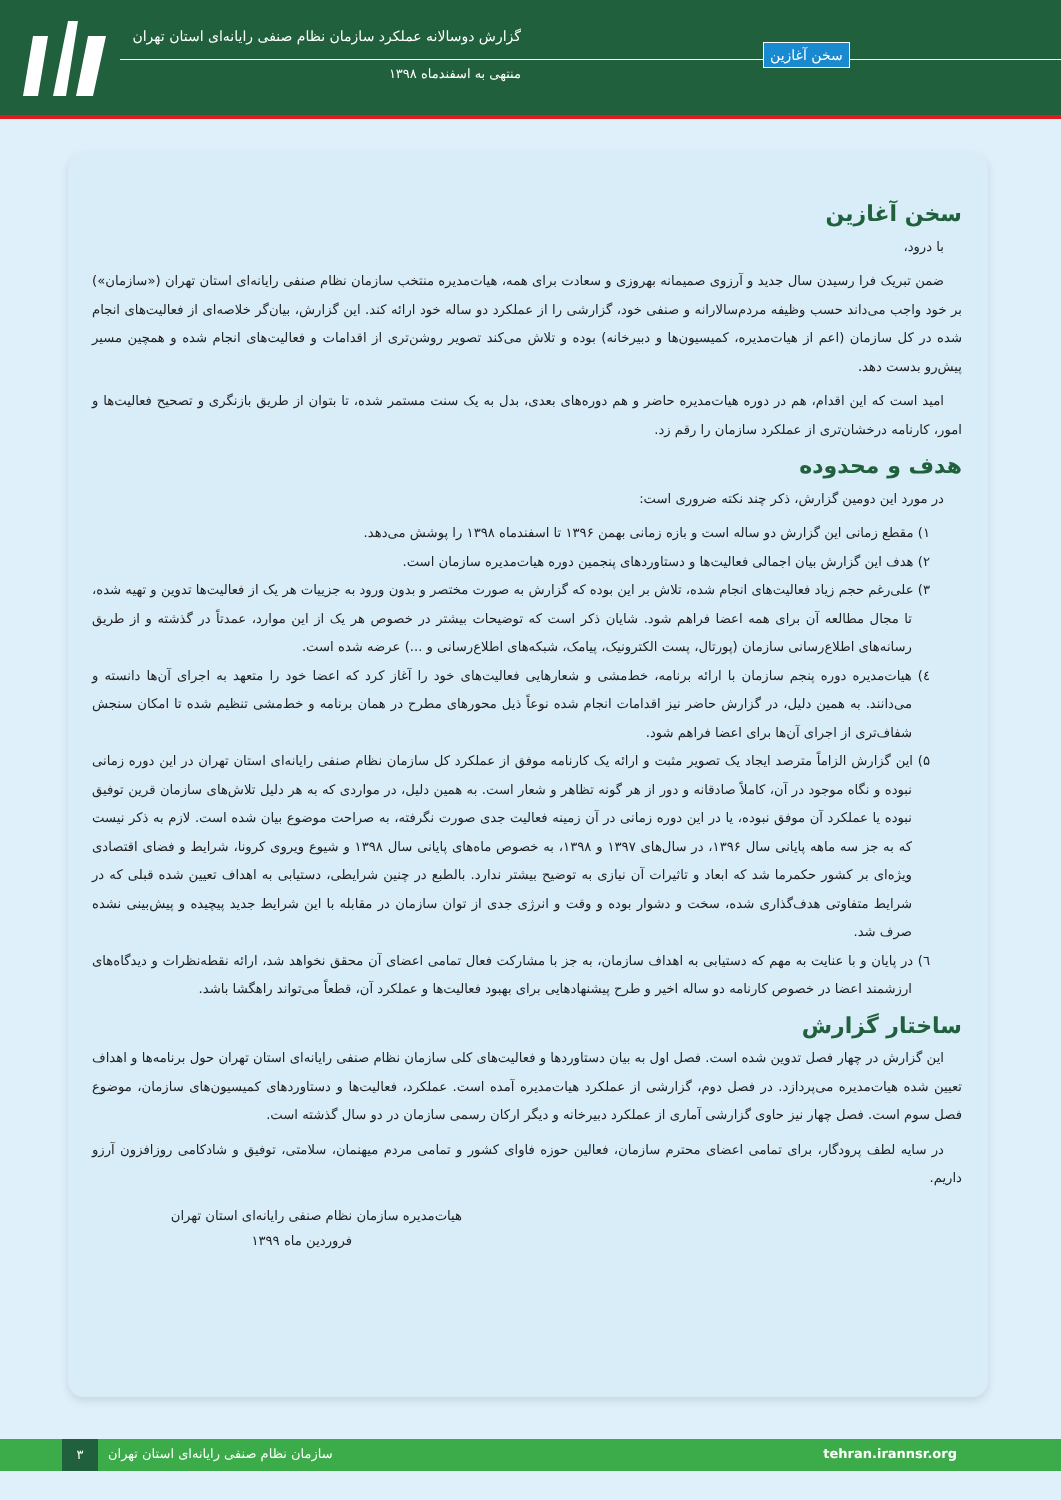گزارش دوسالانه عملکرد سازمان نظام صنفی رایانه‌ای استان تهران
منتهی به اسفندماه ۱۳۹۸
سخن آغازین
سخن آغازین
با درود،
ضمن تبریک فرا رسیدن سال جدید و آرزوی صمیمانه بهروزی و سعادت برای همه، هیات‌مدیره منتخب سازمان نظام صنفی رایانه‌ای استان تهران («سازمان») بر خود واجب می‌داند حسب وظیفه مردم‌سالارانه و صنفی خود، گزارشی را از عملکرد دو ساله خود ارائه کند. این گزارش، بیان‌گر خلاصه‌ای از فعالیت‌های انجام شده در کل سازمان (اعم از هیات‌مدیره، کمیسیون‌ها و دبیرخانه) بوده و تلاش می‌کند تصویر روشن‌تری از اقدامات و فعالیت‌های انجام شده و همچین مسیر پیش‌رو بدست دهد.
امید است که این اقدام، هم در دوره هیات‌مدیره حاضر و هم دوره‌های بعدی، بدل به یک سنت مستمر شده، تا بتوان از طریق بازنگری و تصحیح فعالیت‌ها و امور، کارنامه درخشان‌تری از عملکرد سازمان را رقم زد.
هدف و محدوده
در مورد این دومین گزارش، ذکر چند نکته ضروری است:
۱) مقطع زمانی این گزارش دو ساله است و بازه زمانی بهمن ۱۳۹۶ تا اسفندماه ۱۳۹۸ را پوشش می‌دهد.
۲) هدف این گزارش بیان اجمالی فعالیت‌ها و دستاوردهای پنجمین دوره هیات‌مدیره سازمان است.
۳) علی‌رغم حجم زیاد فعالیت‌های انجام شده، تلاش بر این بوده که گزارش به صورت مختصر و بدون ورود به جزییات هر یک از فعالیت‌ها تدوین و تهیه شده، تا مجال مطالعه آن برای همه اعضا فراهم شود. شایان ذکر است که توضیحات بیشتر در خصوص هر یک از این موارد، عمدتاً در گذشته و از طریق رسانه‌های اطلاع‌رسانی سازمان (پورتال، پست الکترونیک، پیامک، شبکه‌های اطلاع‌رسانی و ...) عرضه شده است.
٤) هیات‌مدیره دوره پنجم سازمان با ارائه برنامه، خط‌مشی و شعارهایی فعالیت‌های خود را آغاز کرد که اعضا خود را متعهد به اجرای آن‌ها دانسته و می‌دانند. به همین دلیل، در گزارش حاضر نیز اقدامات انجام شده نوعاً ذیل محورهای مطرح در همان برنامه و خط‌مشی تنظیم شده تا امکان سنجش شفاف‌تری از اجرای آن‌ها برای اعضا فراهم شود.
۵) این گزارش الزاماً مترصد ایجاد یک تصویر مثبت و ارائه یک کارنامه موفق از عملکرد کل سازمان نظام صنفی رایانه‌ای استان تهران در این دوره زمانی نبوده و نگاه موجود در آن، کاملاً صادقانه و دور از هر گونه تظاهر و شعار است. به همین دلیل، در مواردی که به هر دلیل تلاش‌های سازمان قرین توفیق نبوده یا عملکرد آن موفق نبوده، یا در این دوره زمانی در آن زمینه فعالیت جدی صورت نگرفته، به صراحت موضوع بیان شده است. لازم به ذکر نیست که به جز سه ماهه پایانی سال ۱۳۹۶، در سال‌های ۱۳۹۷ و ۱۳۹۸، به خصوص ماه‌های پایانی سال ۱۳۹۸ و شیوع ویروی کرونا، شرایط و فضای اقتصادی ویژه‌ای بر کشور حکمرما شد که ابعاد و تاثیرات آن نیازی به توضیح بیشتر ندارد. بالطبع در چنین شرایطی، دستیابی به اهداف تعیین شده قبلی که در شرایط متفاوتی هدف‌گذاری شده، سخت و دشوار بوده و وقت و انرژی جدی از توان سازمان در مقابله با این شرایط جدید پیچیده و پیش‌بینی نشده صرف شد.
٦) در پایان و با عنایت به مهم که دستیابی به اهداف سازمان، به جز با مشارکت فعال تمامی اعضای آن محقق نخواهد شد، ارائه نقطه‌نظرات و دیدگاه‌های ارزشمند اعضا در خصوص کارنامه دو ساله اخیر و طرح پیشنهادهایی برای بهبود فعالیت‌ها و عملکرد آن، قطعاً می‌تواند راهگشا باشد.
ساختار گزارش
این گزارش در چهار فصل تدوین شده است. فصل اول به بیان دستاوردها و فعالیت‌های کلی سازمان نظام صنفی رایانه‌ای استان تهران حول برنامه‌ها و اهداف تعیین شده هیات‌مدیره می‌پردازد. در فصل دوم، گزارشی از عملکرد هیات‌مدیره آمده است. عملکرد، فعالیت‌ها و دستاوردهای کمیسیون‌های سازمان، موضوع فصل سوم است. فصل چهار نیز حاوی گزارشی آماری از عملکرد دبیرخانه و دیگر ارکان رسمی سازمان در دو سال گذشته است.
در سایه لطف پرودگار، برای تمامی اعضای محترم سازمان، فعالین حوزه فاوای کشور و تمامی مردم میهنمان، سلامتی، توفیق و شادکامی روزافزون آرزو داریم.
هیات‌مدیره سازمان نظام صنفی رایانه‌ای استان تهران
فروردین ماه ۱۳۹۹
۳
سازمان نظام صنفی رایانه‌ای استان تهران
tehran.irannsr.org